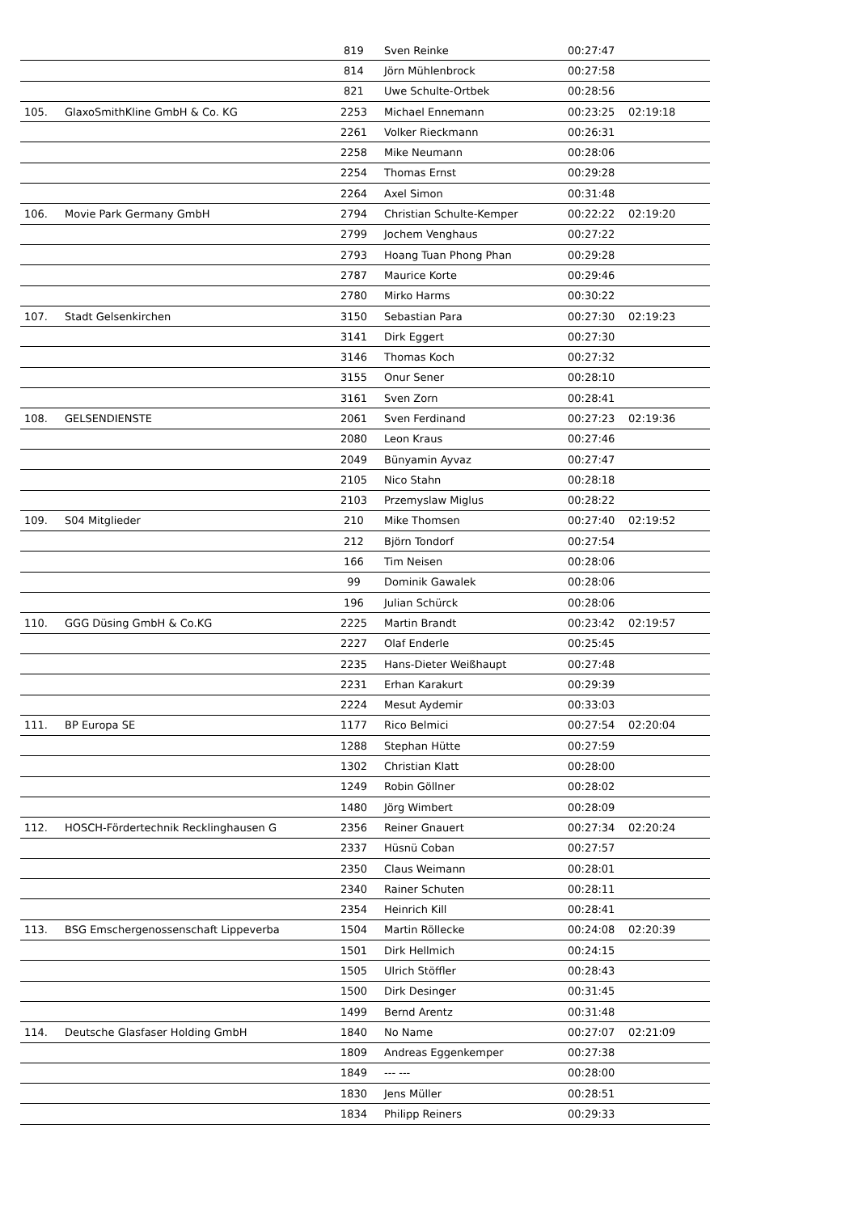| | | 819 | Sven Reinke | 00:27:47 | |
| | | 814 | Jörn Mühlenbrock | 00:27:58 | |
| | | 821 | Uwe Schulte-Ortbek | 00:28:56 | |
| 105. | GlaxoSmithKline GmbH & Co. KG | 2253 | Michael Ennemann | 00:23:25 | 02:19:18 |
| | | 2261 | Volker Rieckmann | 00:26:31 | |
| | | 2258 | Mike Neumann | 00:28:06 | |
| | | 2254 | Thomas Ernst | 00:29:28 | |
| | | 2264 | Axel Simon | 00:31:48 | |
| 106. | Movie Park Germany GmbH | 2794 | Christian Schulte-Kemper | 00:22:22 | 02:19:20 |
| | | 2799 | Jochem Venghaus | 00:27:22 | |
| | | 2793 | Hoang Tuan Phong Phan | 00:29:28 | |
| | | 2787 | Maurice Korte | 00:29:46 | |
| | | 2780 | Mirko Harms | 00:30:22 | |
| 107. | Stadt Gelsenkirchen | 3150 | Sebastian Para | 00:27:30 | 02:19:23 |
| | | 3141 | Dirk Eggert | 00:27:30 | |
| | | 3146 | Thomas Koch | 00:27:32 | |
| | | 3155 | Onur Sener | 00:28:10 | |
| | | 3161 | Sven Zorn | 00:28:41 | |
| 108. | GELSENDIENSTE | 2061 | Sven Ferdinand | 00:27:23 | 02:19:36 |
| | | 2080 | Leon Kraus | 00:27:46 | |
| | | 2049 | Bünyamin Ayvaz | 00:27:47 | |
| | | 2105 | Nico Stahn | 00:28:18 | |
| | | 2103 | Przemyslaw Miglus | 00:28:22 | |
| 109. | S04 Mitglieder | 210 | Mike Thomsen | 00:27:40 | 02:19:52 |
| | | 212 | Björn Tondorf | 00:27:54 | |
| | | 166 | Tim Neisen | 00:28:06 | |
| | | 99 | Dominik Gawalek | 00:28:06 | |
| | | 196 | Julian Schürck | 00:28:06 | |
| 110. | GGG Düsing GmbH & Co.KG | 2225 | Martin Brandt | 00:23:42 | 02:19:57 |
| | | 2227 | Olaf Enderle | 00:25:45 | |
| | | 2235 | Hans-Dieter Weißhaupt | 00:27:48 | |
| | | 2231 | Erhan Karakurt | 00:29:39 | |
| | | 2224 | Mesut Aydemir | 00:33:03 | |
| 111. | BP Europa SE | 1177 | Rico Belmici | 00:27:54 | 02:20:04 |
| | | 1288 | Stephan Hütte | 00:27:59 | |
| | | 1302 | Christian Klatt | 00:28:00 | |
| | | 1249 | Robin Göllner | 00:28:02 | |
| | | 1480 | Jörg Wimbert | 00:28:09 | |
| 112. | HOSCH-Fördertechnik Recklinghausen G | 2356 | Reiner Gnauert | 00:27:34 | 02:20:24 |
| | | 2337 | Hüsnü Coban | 00:27:57 | |
| | | 2350 | Claus Weimann | 00:28:01 | |
| | | 2340 | Rainer Schuten | 00:28:11 | |
| | | 2354 | Heinrich Kill | 00:28:41 | |
| 113. | BSG Emschergenossenschaft Lippeverba | 1504 | Martin Röllecke | 00:24:08 | 02:20:39 |
| | | 1501 | Dirk Hellmich | 00:24:15 | |
| | | 1505 | Ulrich Stöffler | 00:28:43 | |
| | | 1500 | Dirk Desinger | 00:31:45 | |
| | | 1499 | Bernd Arentz | 00:31:48 | |
| 114. | Deutsche Glasfaser Holding GmbH | 1840 | No Name | 00:27:07 | 02:21:09 |
| | | 1809 | Andreas Eggenkemper | 00:27:38 | |
| | | 1849 | --- --- | 00:28:00 | |
| | | 1830 | Jens Müller | 00:28:51 | |
| | | 1834 | Philipp Reiners | 00:29:33 | |